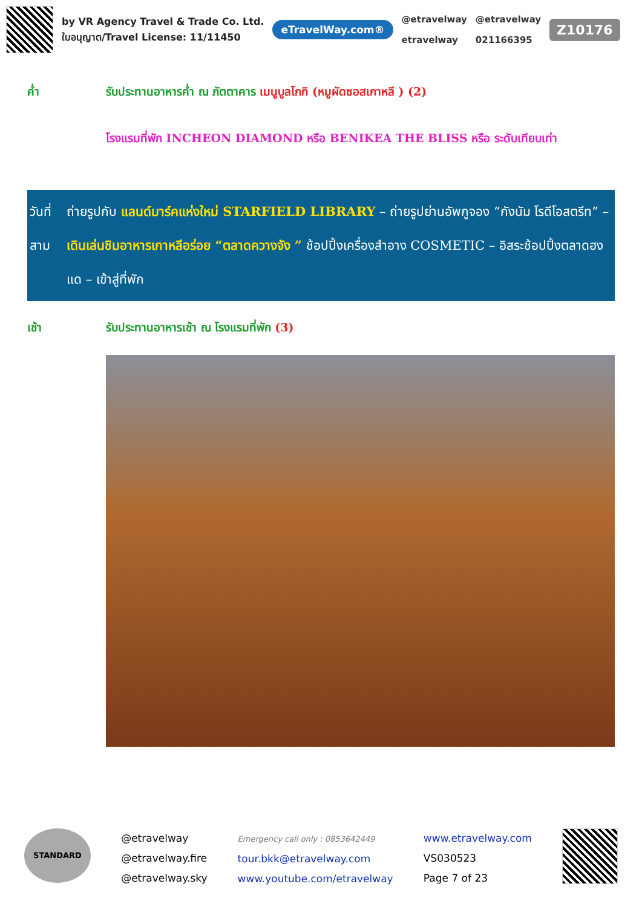by VR Agency Travel & Trade Co. Ltd.
ใบอนุญาต/Travel License: 11/11450
eTravelWay.com®
@etravelway
etravelway
@etravelway
021166395
Z10176
ค่ำ รับประทานอาหารค่ำ ณ ภัตตาคาร เมนูบูลโกกิ (หมูผัดซอสเกาหลี ) (2)
โรงแรมที่พัก INCHEON DIAMOND หรือ BENIKEA THE BLISS หรือ ระดับเทียบเท่า
วันที่สาม ถ่ายรูปกับ แลนด์มาร์คแห่งใหม่ STARFIELD LIBRARY – ถ่ายรูปย่านอัพกูจอง “กังนัม โรดีโอสตรีท” – เดินเล่นชิมอาหารเกาหลีอร่อย “ตลาดควางจัง ” ช้อปปิ้งเครื่องสำอาง COSMETIC – อิสระช้อปปิ้งตลาดฮงแด – เข้าสู่ที่พัก
เช้า รับประทานอาหารเช้า ณ โรงแรมที่พัก (3)
STANDARD
@etravelway
@etravelway.fire
@etravelway.sky
Emergency call only : 0853642449
tour.bkk@etravelway.com
www.youtube.com/etravelway
www.etravelway.com
VS030523
Page 7 of 23